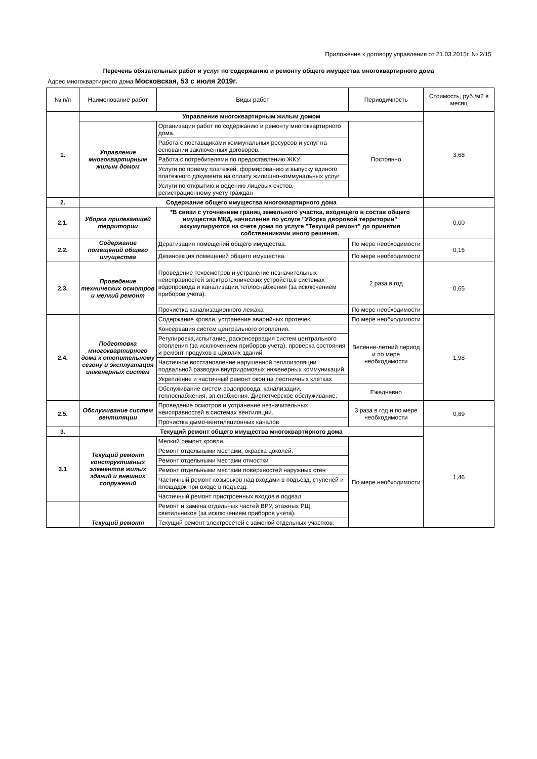Приложение к договору управления от 21.03.2015г. № 2/15
Перечень обязательных работ и услуг по содержанию и ремонту общего имущества многоквартирного дома
Адрес многоквартирного дома Московская, 53 с июля 2019г.
| № п/п | Наименование работ | Виды работ | Периодичность | Стоимость, руб./м2 в месяц |
| --- | --- | --- | --- | --- |
| 1. | Управление многоквартирным жилым домом | | | 3,68 |
| | Управление многоквартирным жилым домом | Организация работ по содержанию и ремонту многоквартирного дома. | Постоянно | |
| | | Работа с поставщиками коммунальных ресурсов и услуг на основании заключенных договоров. | | |
| | | Работа с потребителями по предоставлению ЖКУ. | | |
| | | Услуги по приему платежей, формированию и выпуску единого платежного документа на оплату жилищно-коммунальных услуг | | |
| | | Услуги по открытию и ведению лицевых счетов, регистрационному учету граждан | | |
| 2. | Содержание общего имущества многоквартирного дома | | | |
| 2.1. | Уборка прилегающей территории | *В связи с уточнением границ земельного участка, входящего в состав общего имущества МКД, начисления по услуге "Уборка дворовой территории" аккумулируются на счете дома по услуге "Текущий ремонт" до принятия собственниками иного решения. | | 0,00 |
| 2.2. | Содержание помещений общего имущества | Дератизация помещений общего имущества. | По мере необходимости | 0,16 |
| | | Дезинсекция помещений общего имущества. | По мере необходимости | |
| 2.3. | Проведение технических осмотров и мелкий ремонт | Проведение техосмотров и устранение незначительных неисправностей электротехнических устройств,в системах водопровода и канализации,теплоснабжения (за исключением приборов учета). | 2 раза в год | 0,65 |
| | | Прочистка канализационного лежака | По мере необходимости | |
| 2.4. | Подготовка многоквартирного дома к отопительному сезону и эксплуатация инженерных систем | Содержание кровли, устранение аварийных протечек. | По мере необходимости | 1,98 |
| | | Консервация систем центрального отопления. | Весенне-летний период и по мере необходимости | |
| | | Регулировка,испытание, расконсервация систем центрального отопления (за исключением приборов учета), проверка состояния и ремонт продухов в цоколях зданий. | | |
| | | Частичное восстановление нарушенной теплоизоляции подвальной разводки внутридомовых инженерных коммуникаций. | | |
| | | Укрепление и частичный ремонт окон на лестничных клетках | | |
| | | Обслуживание систем водопровода, канализации, теплоснабжения, эл.снабжения. Диспетчерское обслуживание. | Ежедневно | |
| 2.5. | Обслуживание систем вентиляции | Проведение осмотров и устранение незначительных неисправностей в системах вентиляции. | 3 раза в год и по мере необходимости | 0,89 |
| | | Прочистка дымо-вентиляционных каналов | | |
| 3. | Текущий ремонт общего имущества многоквартирного дома | | | 1,46 |
| 3.1 | Текущий ремонт конструктивных элементов жилых зданий и внешних сооружений | Мелкий ремонт кровли. | По мере необходимости | |
| | | Ремонт отдельными местами, окраска цоколей. | | |
| | | Ремонт отдельными местами отмостки | | |
| | | Ремонт отдельными местами поверхностей наружных стен | | |
| | | Частичный ремонт козырьков над входами в подъезд, ступеней и площадок при входе в подъезд. | | |
| | | Частичный ремонт пристроенных входов в подвал | | |
| | Текущий ремонт | Ремонт и замена отдельных частей ВРУ, этажных РЩ, светильников (за исключением приборов учета). | | |
| | | Текущий ремонт электросетей с заменой отдельных участков. | | |